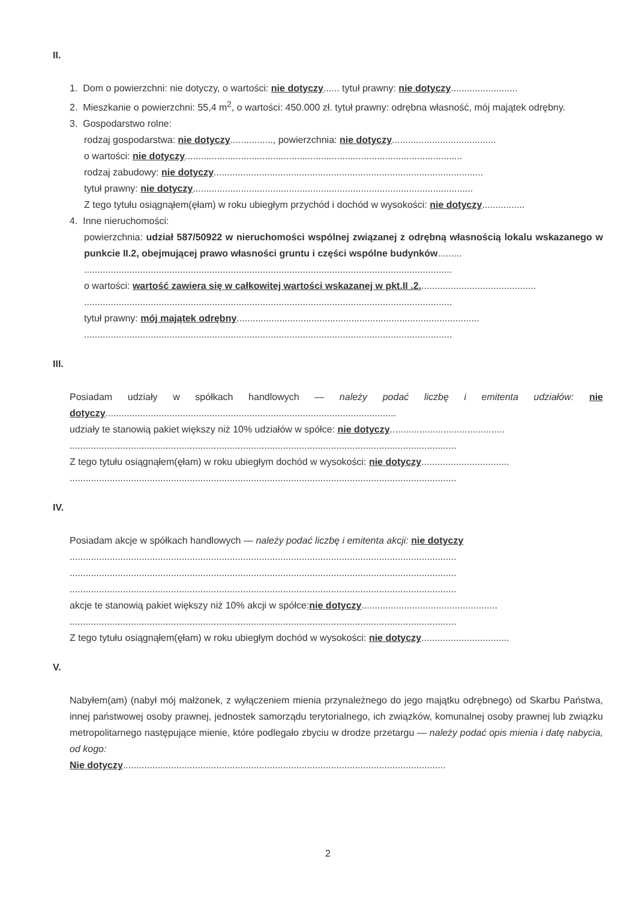II.
1. Dom o powierzchni: nie dotyczy, o wartości: nie dotyczy...... tytuł prawny: nie dotyczy.........................
2. Mieszkanie o powierzchni: 55,4 m<sup>2</sup>, o wartości: 450.000 zł. tytuł prawny: odrębna własność, mój majątek odrębny.
3. Gospodarstwo rolne:
rodzaj gospodarstwa: nie dotyczy................, powierzchnia: nie dotyczy.......................................
o wartości: nie dotyczy........................................................................................................
rodzaj zabudowy: nie dotyczy.....................................................................................................
tytuł prawny: nie dotyczy.........................................................................................................
Z tego tytułu osiągnąłem(ęłam) w roku ubiegłym przychód i dochód w wysokości: nie dotyczy................
4. Inne nieruchomości:
powierzchnia: udział 587/50922 w nieruchomości wspólnej związanej z odrębną własnością lokalu wskazanego w punkcie II.2, obejmującej prawo własności gruntu i części wspólne budynków.........
..........................................................................................................................................
o wartości: wartość zawiera się w całkowitej wartości wskazanej w pkt.II .2............................................
..........................................................................................................................................
tytuł prawny: mój majątek odrębny...........................................................................................
..........................................................................................................................................
III.
Posiadam udziały w spółkach handlowych — należy podać liczbę i emitenta udziałów: nie dotyczy.............................................................................................................
udziały te stanowią pakiet większy niż 10% udziałów w spółce: nie dotyczy...........................................
.................................................................................................................................................
Z tego tytułu osiągnąłem(ęłam) w roku ubiegłym dochód w wysokości: nie dotyczy.................................
.................................................................................................................................................
IV.
Posiadam akcje w spółkach handlowych — należy podać liczbę i emitenta akcji: nie dotyczy
.................................................................................................................................................
.................................................................................................................................................
.................................................................................................................................................
akcje te stanowią pakiet większy niż 10% akcji w spółce:nie dotyczy...................................................
.................................................................................................................................................
Z tego tytułu osiągnąłem(ęłam) w roku ubiegłym dochód w wysokości: nie dotyczy.................................
V.
Nabyłem(am) (nabył mój małżonek, z wyłączeniem mienia przynależnego do jego majątku odrębnego) od Skarbu Państwa, innej państwowej osoby prawnej, jednostek samorządu terytorialnego, ich związków, komunalnej osoby prawnej lub związku metropolitarnego następujące mienie, które podlegało zbyciu w drodze przetargu — należy podać opis mienia i datę nabycia, od kogo:
Nie dotyczy.........................................................................................................................
2